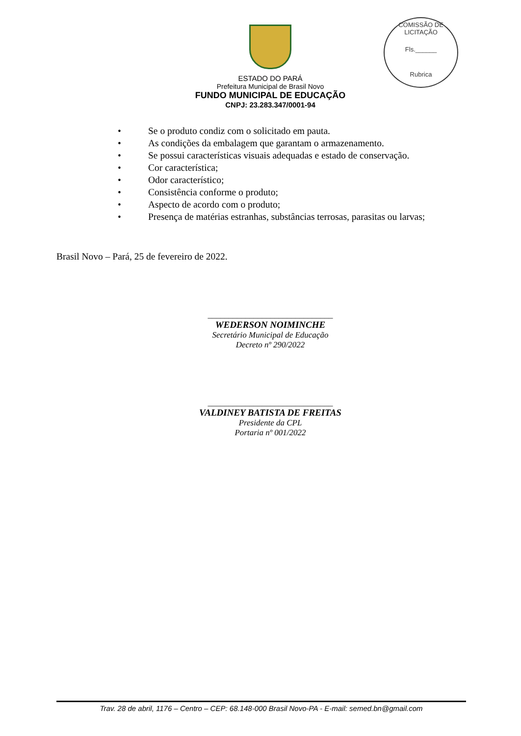COMISSÃO DE LICITAÇÃO
Fls.______
Rubrica
ESTADO DO PARÁ
Prefeitura Municipal de Brasil Novo
FUNDO MUNICIPAL DE EDUCAÇÃO
CNPJ: 23.283.347/0001-94
• Se o produto condiz com o solicitado em pauta.
• As condições da embalagem que garantam o armazenamento.
• Se possui características visuais adequadas e estado de conservação.
• Cor característica;
• Odor característico;
• Consistência conforme o produto;
• Aspecto de acordo com o produto;
• Presença de matérias estranhas, substâncias terrosas, parasitas ou larvas;
Brasil Novo – Pará, 25 de fevereiro de 2022.
______________________________
WEDERSON NOIMINCHE
Secretário Municipal de Educação
Decreto nº 290/2022
______________________________
VALDINEY BATISTA DE FREITAS
Presidente da CPL
Portaria nº 001/2022
Trav. 28 de abril, 1176 – Centro – CEP: 68.148-000 Brasil Novo-PA - E-mail: semed.bn@gmail.com